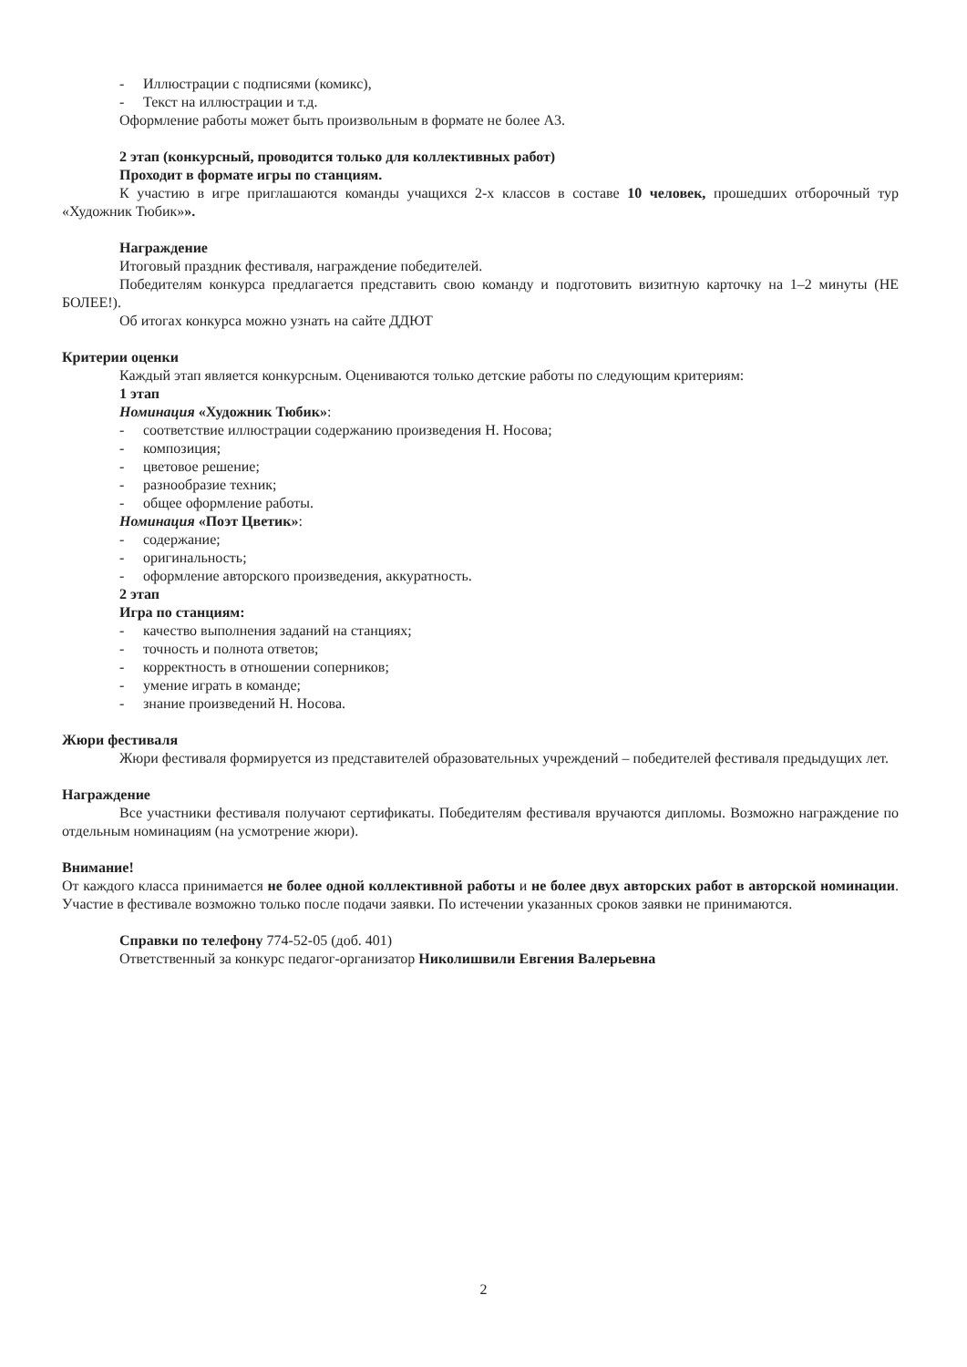- Иллюстрации с подписями (комикс),
- Текст на иллюстрации и т.д.
Оформление работы может быть произвольным в формате не более А3.
2 этап (конкурсный, проводится только для коллективных работ)
Проходит в формате игры по станциям.
К участию в игре приглашаются команды учащихся 2-х классов в составе 10 человек, прошедших отборочный тур «Художник Тюбик»».
Награждение
Итоговый праздник фестиваля, награждение победителей.
Победителям конкурса предлагается представить свою команду и подготовить визитную карточку на 1–2 минуты (НЕ БОЛЕЕ!).
Об итогах конкурса можно узнать на сайте ДДЮТ
Критерии оценки
Каждый этап является конкурсным. Оцениваются только детские работы по следующим критериям:
1 этап
Номинация «Художник Тюбик»:
- соответствие иллюстрации содержанию произведения Н. Носова;
- композиция;
- цветовое решение;
- разнообразие техник;
- общее оформление работы.
Номинация «Поэт Цветик»:
- содержание;
- оригинальность;
- оформление авторского произведения, аккуратность.
2 этап
Игра по станциям:
- качество выполнения заданий на станциях;
- точность и полнота ответов;
- корректность в отношении соперников;
- умение играть в команде;
- знание произведений Н. Носова.
Жюри фестиваля
Жюри фестиваля формируется из представителей образовательных учреждений – победителей фестиваля предыдущих лет.
Награждение
Все участники фестиваля получают сертификаты. Победителям фестиваля вручаются дипломы. Возможно награждение по отдельным номинациям (на усмотрение жюри).
Внимание!
От каждого класса принимается не более одной коллективной работы и не более двух авторских работ в авторской номинации. Участие в фестивале возможно только после подачи заявки. По истечении указанных сроков заявки не принимаются.
Справки по телефону 774-52-05 (доб. 401)
Ответственный за конкурс педагог-организатор Николишвили Евгения Валерьевна
2